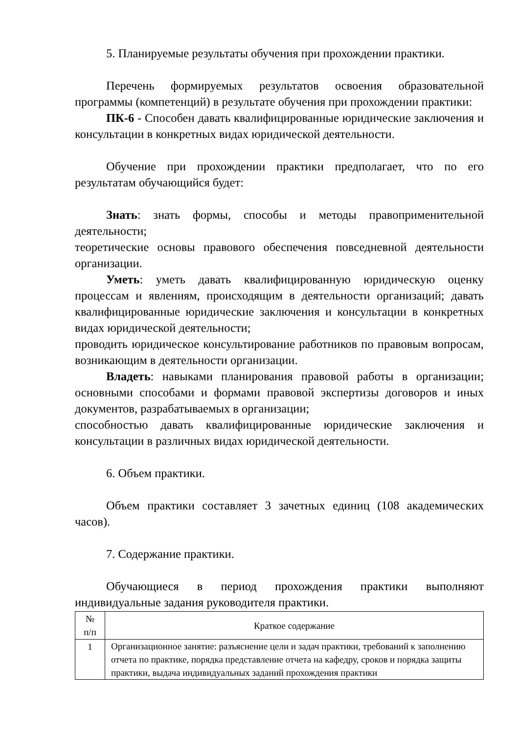5. Планируемые результаты обучения при прохождении практики.
Перечень формируемых результатов освоения образовательной программы (компетенций) в результате обучения при прохождении практики:
ПК-6 - Способен давать квалифицированные юридические заключения и консультации в конкретных видах юридической деятельности.
Обучение при прохождении практики предполагает, что по его результатам обучающийся будет:
Знать: знать формы, способы и методы правоприменительной деятельности;
теоретические основы правового обеспечения повседневной деятельности организации.
Уметь: уметь давать квалифицированную юридическую оценку процессам и явлениям, происходящим в деятельности организаций; давать квалифицированные юридические заключения и консультации в конкретных видах юридической деятельности;
проводить юридическое консультирование работников по правовым вопросам, возникающим в деятельности организации.
Владеть: навыками планирования правовой работы в организации; основными способами и формами правовой экспертизы договоров и иных документов, разрабатываемых в организации;
способностью давать квалифицированные юридические заключения и консультации в различных видах юридической деятельности.
6. Объем практики.
Объем практики составляет 3 зачетных единиц (108 академических часов).
7. Содержание практики.
Обучающиеся в период прохождения практики выполняют индивидуальные задания руководителя практики.
| № п/п | Краткое содержание |
| --- | --- |
| 1 | Организационное занятие: разъяснение цели и задач практики, требований к заполнению отчета по практике, порядка представление отчета на кафедру, сроков и порядка защиты практики, выдача индивидуальных заданий прохождения практики |